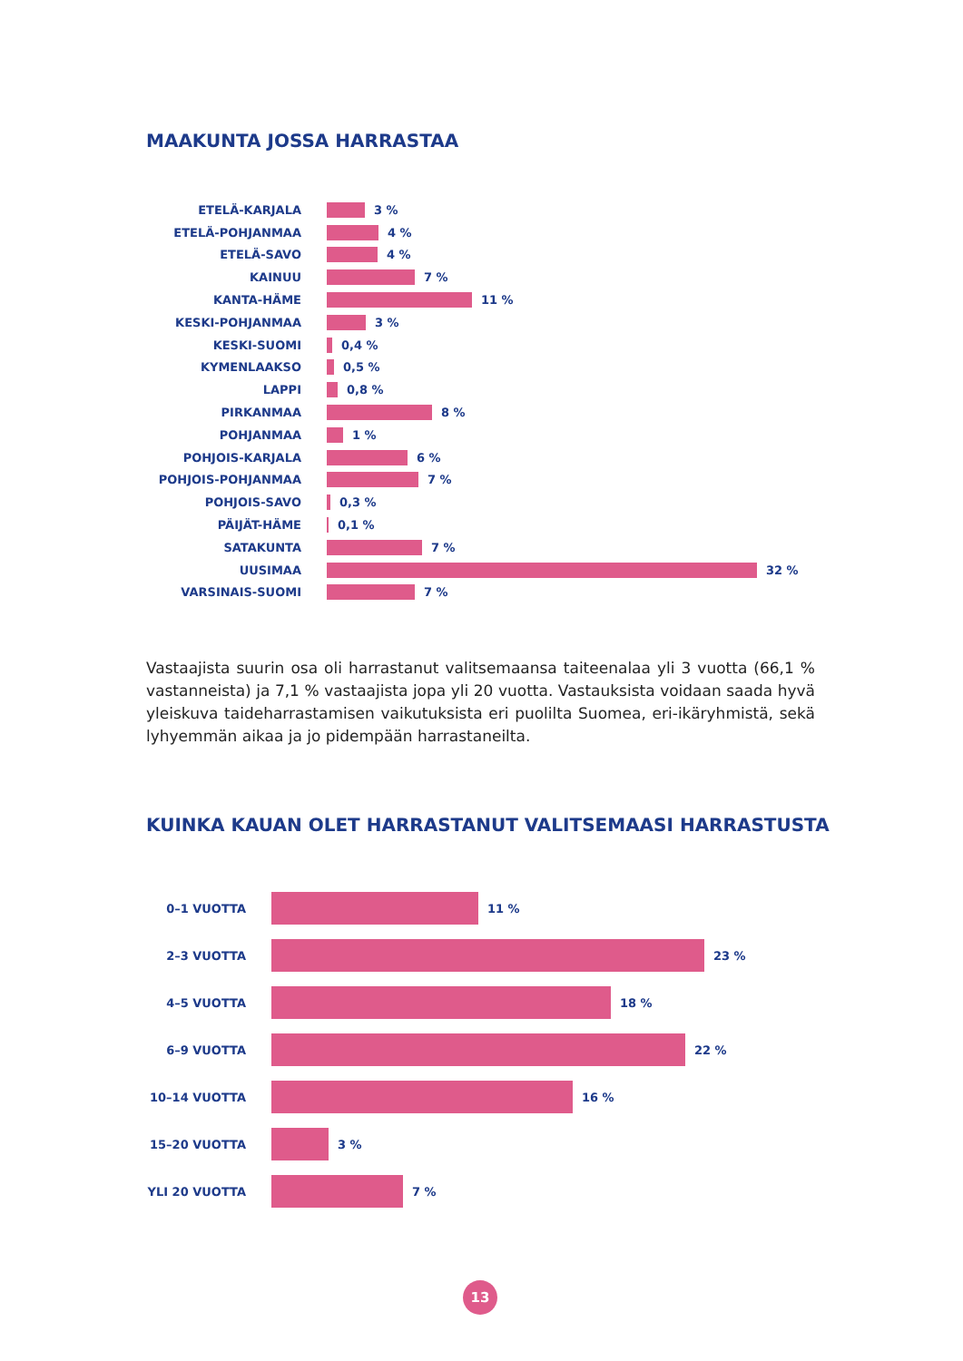MAAKUNTA JOSSA HARRASTAA
ETELÄ-KARJALA 3 %
ETELÄ-POHJANMAA 4 %
ETELÄ-SAVO 4 %
KAINUU 7 %
KANTA-HÄME 11 %
KESKI-POHJANMAA 3 %
KESKI-SUOMI 0,4 %
KYMENLAAKSO 0,5 %
LAPPI 0,8 %
PIRKANMAA 8 %
POHJANMAA 1 %
POHJOIS-KARJALA 6 %
POHJOIS-POHJANMAA 7 %
POHJOIS-SAVO 0,3 %
PÄIJÄT-HÄME 0,1 %
SATAKUNTA 7 %
UUSIMAA 32 %
VARSINAIS-SUOMI 7 %
Vastaajista suurin osa oli harrastanut valitsemaansa taiteenalaa yli 3 vuotta (66,1 % vastanneista) ja 7,1 % vastaajista jopa yli 20 vuotta. Vastauksista voidaan saada hyvä yleiskuva taideharrastamisen vaikutuksista eri puolilta Suomea, eri-ikäryhmistä, sekä lyhyemmän aikaa ja jo pidempään harrastaneilta.
KUINKA KAUAN OLET HARRASTANUT VALITSEMAASI HARRASTUSTA
0–1 VUOTTA 11 %
2–3 VUOTTA 23 %
4–5 VUOTTA 18 %
6–9 VUOTTA 22 %
10–14 VUOTTA 16 %
15–20 VUOTTA 3 %
YLI 20 VUOTTA 7 %
13